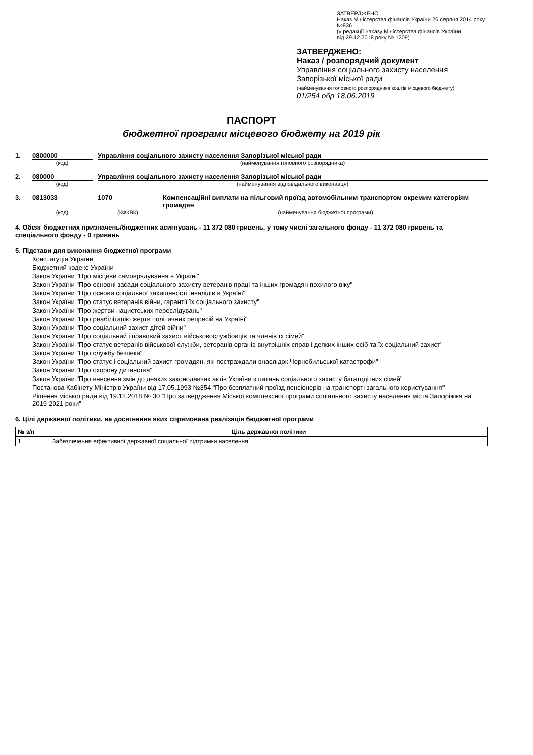ЗАТВЕРДЖЕНО
Наказ Міністерства фінансів України 26 серпня 2014 року №836
(у редакції наказу Міністерства фінансів України
від 29.12.2018 року № 1209)
ЗАТВЕРДЖЕНО:
Наказ / розпорядчий документ
Управління соціального захисту населення
Запорізької міської ради
(найменування головного розпорядника коштів місцевого бюджету)
01/254 обр 18.06.2019
ПАСПОРТ
бюджетної програми місцевого бюджету на 2019 рік
1. 0800000 Управління соціального захисту населення Запорізької міської ради
(код) (найменування головного розпорядника)
2. 080000 Управління соціального захисту населення Запорізької міської ради
(код) (найменування відповідального виконавця)
3. 0813033 1070 Компенсаційні виплати на пільговий проїзд автомобільним транспортом окремим категоріям громадян
(код) (КФКВК) (найменування бюджетної програми)
4. Обсяг бюджетних призначень/бюджетних асигнувань - 11 372 080 гривень, у тому числі загального фонду - 11 372 080 гривень та спеціального фонду - 0 гривень
5. Підстави для виконання бюджетної програми
Конституція України
Бюджетний кодекс України
Закон України "Про місцеве самоврядування в Україні"
Закон України "Про основні засади соціального захисту ветеранів праці та інших громадян похилого віку"
Закон України "Про основи соціальної захищеності інвалідів в Україні"
Закон України "Про статус ветеранів війни, гарантії їх соціального захисту"
Закон України "Про жертви нацистських переслідувань"
Закон України "Про реабілітацію жертв політичних репресій на Україні"
Закон України "Про соціальний захист дітей війни"
Закон України "Про соціальний і правовий захист військовослужбовців та членів їх сімей"
Закон України "Про статус ветеранів військової служби, ветеранів органів внутрішніх справ і деяких інших осіб та їх соціальний захист"
Закон України "Про службу безпеки"
Закон України "Про статус і соціальний захист громадян, які постраждали внаслідок Чорнобильської катастрофи"
Закон України "Про охорону дитинства"
Закон України "Про внесення змін до деяких законодавчих актів України з питань соціального захисту багатодітних сімей"
Постанова Кабінету Міністрів України від 17.05.1993 №354 "Про безплатний проїзд пенсіонерів на транспорті загального користування"
Рішення міської ради від 19.12.2018 № 30 "Про затвердження Міської комплексної програми соціального захисту населення міста Запоріжжя на 2019-2021 роки"
6. Цілі державної політики, на досягнення яких спрямована реалізація бюджетної програми
| № з/п | Ціль державної політики |
| --- | --- |
| 1 | Забезпечення ефективної державної соціальної підтримки населення |